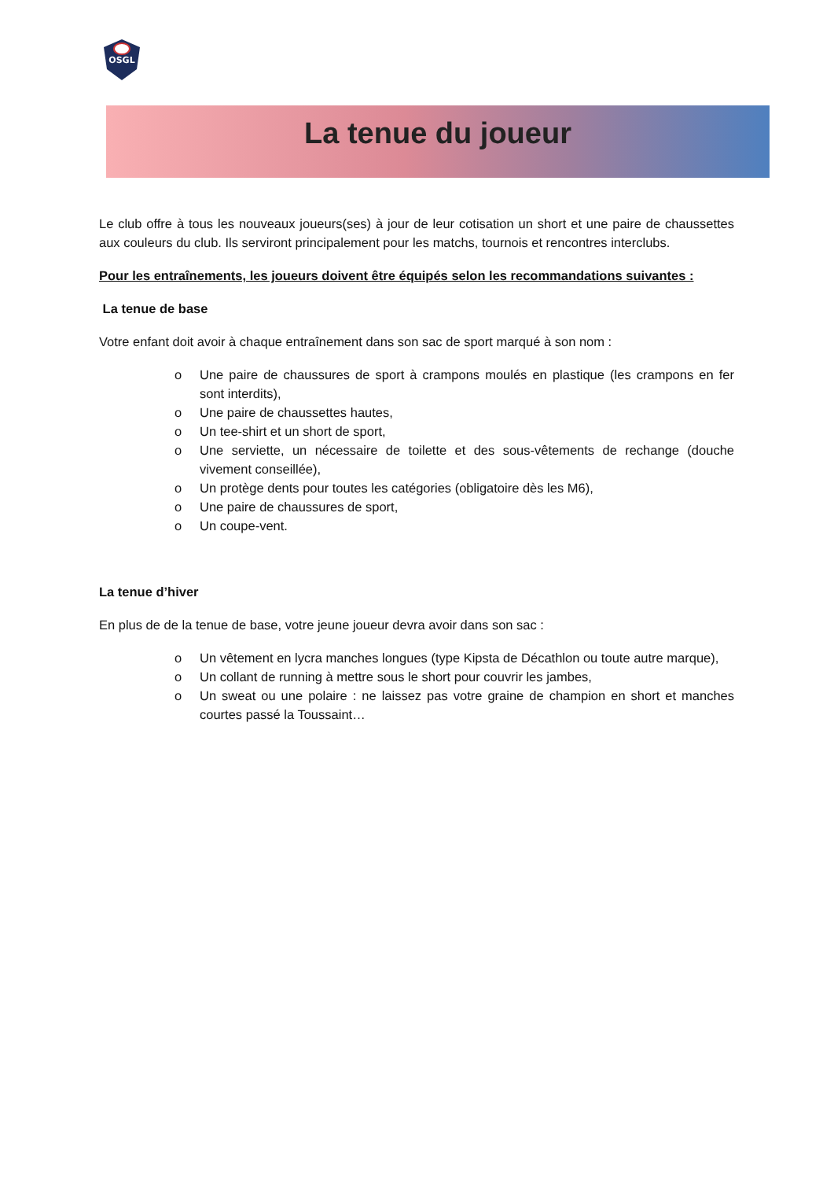OSGL
La tenue du joueur
Le club offre à tous les nouveaux joueurs(ses) à jour de leur cotisation un short et une paire de chaussettes aux couleurs du club. Ils serviront principalement pour les matchs, tournois et rencontres interclubs.
Pour les entraînements, les joueurs doivent être équipés selon les recommandations suivantes :
La tenue de base
Votre enfant doit avoir à chaque entraînement dans son sac de sport marqué à son nom :
o Une paire de chaussures de sport à crampons moulés en plastique (les crampons en fer sont interdits),
o Une paire de chaussettes hautes,
o Un tee-shirt et un short de sport,
o Une serviette, un nécessaire de toilette et des sous-vêtements de rechange (douche vivement conseillée),
o Un protège dents pour toutes les catégories (obligatoire dès les M6),
o Une paire de chaussures de sport,
o Un coupe-vent.
La tenue d’hiver
En plus de de la tenue de base, votre jeune joueur devra avoir dans son sac :
o Un vêtement en lycra manches longues (type Kipsta de Décathlon ou toute autre marque),
o Un collant de running à mettre sous le short pour couvrir les jambes,
o Un sweat ou une polaire : ne laissez pas votre graine de champion en short et manches courtes passé la Toussaint…